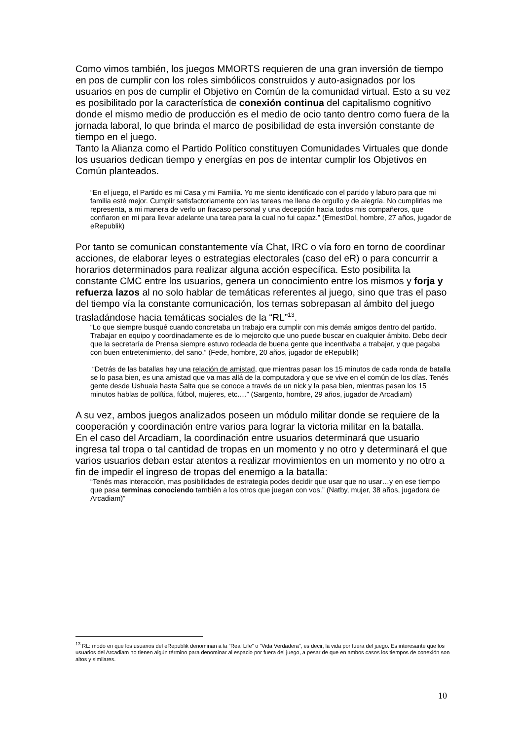Como vimos también, los juegos MMORTS requieren de una gran inversión de tiempo en pos de cumplir con los roles simbólicos construidos y auto-asignados por los usuarios en pos de cumplir el Objetivo en Común de la comunidad virtual. Esto a su vez es posibilitado por la característica de conexión continua del capitalismo cognitivo donde el mismo medio de producción es el medio de ocio tanto dentro como fuera de la jornada laboral, lo que brinda el marco de posibilidad de esta inversión constante de tiempo en el juego.
Tanto la Alianza como el Partido Político constituyen Comunidades Virtuales que donde los usuarios dedican tiempo y energías en pos de intentar cumplir los Objetivos en Común planteados.
“En el juego, el Partido es mi Casa y mi Familia. Yo me siento identificado con el partido y laburo para que mi familia esté mejor. Cumplir satisfactoriamente con las tareas me llena de orgullo y de alegría. No cumplirlas me representa, a mi manera de verlo un fracaso personal y una decepción hacia todos mis compañeros, que confiaron en mi para llevar adelante una tarea para la cual no fui capaz.” (ErnestDol, hombre, 27 años, jugador de eRepublik)
Por tanto se comunican constantemente vía Chat, IRC o vía foro en torno de coordinar acciones, de elaborar leyes o estrategias electorales (caso del eR) o para concurrir a horarios determinados para realizar alguna acción específica. Esto posibilita la constante CMC entre los usuarios, genera un conocimiento entre los mismos y forja y refuerza lazos al no solo hablar de temáticas referentes al juego, sino que tras el paso del tiempo vía la constante comunicación, los temas sobrepasan al ámbito del juego trasladándose hacia temáticas sociales de la “RL”<sup>13</sup>.
“Lo que siempre busqué cuando concretaba un trabajo era cumplir con mis demás amigos dentro del partido. Trabajar en equipo y coordinadamente es de lo mejorcito que uno puede buscar en cualquier ámbito. Debo decir que la secretaría de Prensa siempre estuvo rodeada de buena gente que incentivaba a trabajar, y que pagaba con buen entretenimiento, del sano.” (Fede, hombre, 20 años, jugador de eRepublik)
“Detrás de las batallas hay una relación de amistad, que mientras pasan los 15 minutos de cada ronda de batalla se lo pasa bien, es una amistad que va mas allá de la computadora y que se vive en el común de los días. Tenés gente desde Ushuaia hasta Salta que se conoce a través de un nick y la pasa bien, mientras pasan los 15 minutos hablas de política, fútbol, mujeres, etc.…” (Sargento, hombre, 29 años, jugador de Arcadiam)
A su vez, ambos juegos analizados poseen un módulo militar donde se requiere de la cooperación y coordinación entre varios para lograr la victoria militar en la batalla.
En el caso del Arcadiam, la coordinación entre usuarios determinará que usuario ingresa tal tropa o tal cantidad de tropas en un momento y no otro y determinará el que varios usuarios deban estar atentos a realizar movimientos en un momento y no otro a fin de impedir el ingreso de tropas del enemigo a la batalla:
“Tenés mas interacción, mas posibilidades de estrategia podes decidir que usar que no usar…y en ese tiempo que pasa terminas conociendo también a los otros que juegan con vos.” (Natby, mujer, 38 años, jugadora de Arcadiam)”
<sup>13</sup> RL: modo en que los usuarios del eRepublik denominan a la “Real Life” o “Vida Verdadera”, es decir, la vida por fuera del juego. Es interesante que los usuarios del Arcadiam no tienen algún término para denominar al espacio por fuera del juego, a pesar de que en ambos casos los tiempos de conexión son altos y similares.
10